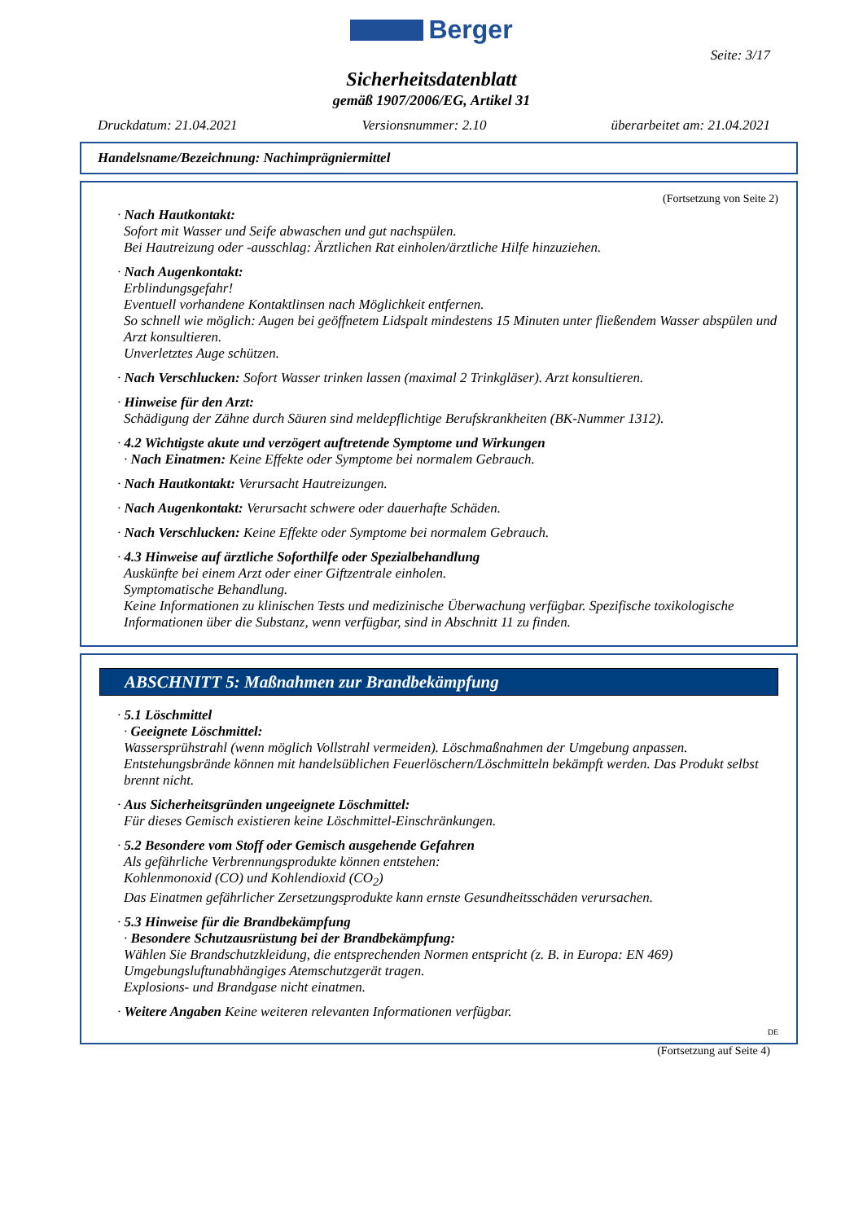Berger
Seite: 3/17
Sicherheitsdatenblatt
gemäß 1907/2006/EG, Artikel 31
Druckdatum: 21.04.2021 Versionsnummer: 2.10 überarbeitet am: 21.04.2021
Handelsname/Bezeichnung: Nachimprägniermittel
(Fortsetzung von Seite 2)
· Nach Hautkontakt:
Sofort mit Wasser und Seife abwaschen und gut nachspülen.
Bei Hautreizung oder -ausschlag: Ärztlichen Rat einholen/ärztliche Hilfe hinzuziehen.
· Nach Augenkontakt:
Erblindungsgefahr!
Eventuell vorhandene Kontaktlinsen nach Möglichkeit entfernen.
So schnell wie möglich: Augen bei geöffnetem Lidspalt mindestens 15 Minuten unter fließendem Wasser abspülen und Arzt konsultieren.
Unverletztes Auge schützen.
· Nach Verschlucken: Sofort Wasser trinken lassen (maximal 2 Trinkgläser). Arzt konsultieren.
· Hinweise für den Arzt:
Schädigung der Zähne durch Säuren sind meldepflichtige Berufskrankheiten (BK-Nummer 1312).
· 4.2 Wichtigste akute und verzögert auftretende Symptome und Wirkungen
· Nach Einatmen: Keine Effekte oder Symptome bei normalem Gebrauch.
· Nach Hautkontakt: Verursacht Hautreizungen.
· Nach Augenkontakt: Verursacht schwere oder dauerhafte Schäden.
· Nach Verschlucken: Keine Effekte oder Symptome bei normalem Gebrauch.
· 4.3 Hinweise auf ärztliche Soforthilfe oder Spezialbehandlung
Auskünfte bei einem Arzt oder einer Giftzentrale einholen.
Symptomatische Behandlung.
Keine Informationen zu klinischen Tests und medizinische Überwachung verfügbar. Spezifische toxikologische Informationen über die Substanz, wenn verfügbar, sind in Abschnitt 11 zu finden.
ABSCHNITT 5: Maßnahmen zur Brandbekämpfung
· 5.1 Löschmittel
· Geeignete Löschmittel:
Wassersprühstrahl (wenn möglich Vollstrahl vermeiden). Löschmaßnahmen der Umgebung anpassen. Entstehungsbrände können mit handelsüblichen Feuerlöschern/Löschmitteln bekämpft werden. Das Produkt selbst brennt nicht.
· Aus Sicherheitsgründen ungeeignete Löschmittel:
Für dieses Gemisch existieren keine Löschmittel-Einschränkungen.
· 5.2 Besondere vom Stoff oder Gemisch ausgehende Gefahren
Als gefährliche Verbrennungsprodukte können entstehen:
Kohlenmonoxid (CO) und Kohlendioxid (CO<sub>2</sub>)
Das Einatmen gefährlicher Zersetzungsprodukte kann ernste Gesundheitsschäden verursachen.
· 5.3 Hinweise für die Brandbekämpfung
· Besondere Schutzausrüstung bei der Brandbekämpfung:
Wählen Sie Brandschutzkleidung, die entsprechenden Normen entspricht (z. B. in Europa: EN 469)
Umgebungsluftunabhängiges Atemschutzgerät tragen.
Explosions- und Brandgase nicht einatmen.
· Weitere Angaben Keine weiteren relevanten Informationen verfügbar.
DE
(Fortsetzung auf Seite 4)